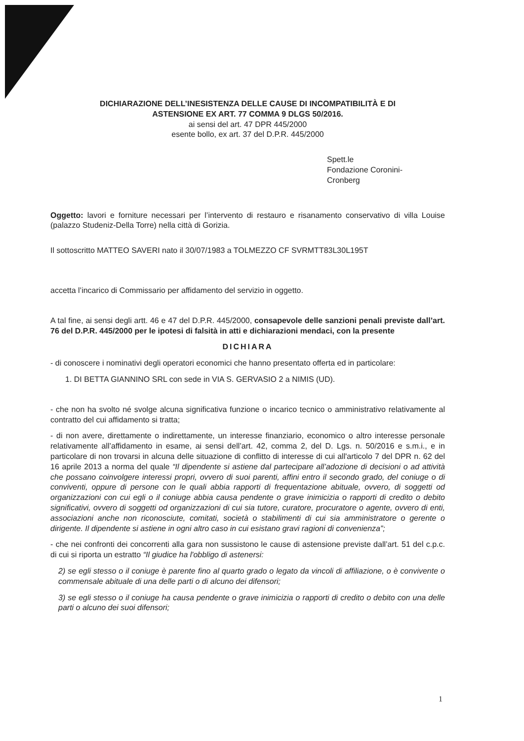DICHIARAZIONE DELL’INESISTENZA DELLE CAUSE DI INCOMPATIBILITÀ E DI
ASTENSIONE EX ART. 77 COMMA 9 DLGS 50/2016.
ai sensi del art. 47 DPR 445/2000
esente bollo, ex art. 37 del D.P.R. 445/2000
Spett.le
Fondazione Coronini-
Cronberg
Oggetto: lavori e forniture necessari per l’intervento di restauro e risanamento conservativo di villa Louise (palazzo Studeniz-Della Torre) nella città di Gorizia.
Il sottoscritto MATTEO SAVERI nato il 30/07/1983 a TOLMEZZO CF SVRMTT83L30L195T
accetta l’incarico di Commissario per affidamento del servizio in oggetto.
A tal fine, ai sensi degli artt. 46 e 47 del D.P.R. 445/2000, consapevole delle sanzioni penali previste dall’art. 76 del D.P.R. 445/2000 per le ipotesi di falsità in atti e dichiarazioni mendaci, con la presente
DICHIARA
- di conoscere i nominativi degli operatori economici che hanno presentato offerta ed in particolare:
1. DI BETTA GIANNINO SRL con sede in VIA S. GERVASIO 2 a NIMIS (UD).
- che non ha svolto né svolge alcuna significativa funzione o incarico tecnico o amministrativo relativamente al contratto del cui affidamento si tratta;
- di non avere, direttamente o indirettamente, un interesse finanziario, economico o altro interesse personale relativamente all’affidamento in esame, ai sensi dell’art. 42, comma 2, del D. Lgs. n. 50/2016 e s.m.i., e in particolare di non trovarsi in alcuna delle situazione di conflitto di interesse di cui all'articolo 7 del DPR n. 62 del 16 aprile 2013 a norma del quale “Il dipendente si astiene dal partecipare all’adozione di decisioni o ad attività che possano coinvolgere interessi propri, ovvero di suoi parenti, affini entro il secondo grado, del coniuge o di conviventi, oppure di persone con le quali abbia rapporti di frequentazione abituale, ovvero, di soggetti od organizzazioni con cui egli o il coniuge abbia causa pendente o grave inimicizia o rapporti di credito o debito significativi, ovvero di soggetti od organizzazioni di cui sia tutore, curatore, procuratore o agente, ovvero di enti, associazioni anche non riconosciute, comitati, società o stabilimenti di cui sia amministratore o gerente o dirigente. Il dipendente si astiene in ogni altro caso in cui esistano gravi ragioni di convenienza”;
- che nei confronti dei concorrenti alla gara non sussistono le cause di astensione previste dall’art. 51 del c.p.c. di cui si riporta un estratto “Il giudice ha l'obbligo di astenersi:
2) se egli stesso o il coniuge è parente fino al quarto grado o legato da vincoli di affiliazione, o è convivente o commensale abituale di una delle parti o di alcuno dei difensori;
3) se egli stesso o il coniuge ha causa pendente o grave inimicizia o rapporti di credito o debito con una delle parti o alcuno dei suoi difensori;
1